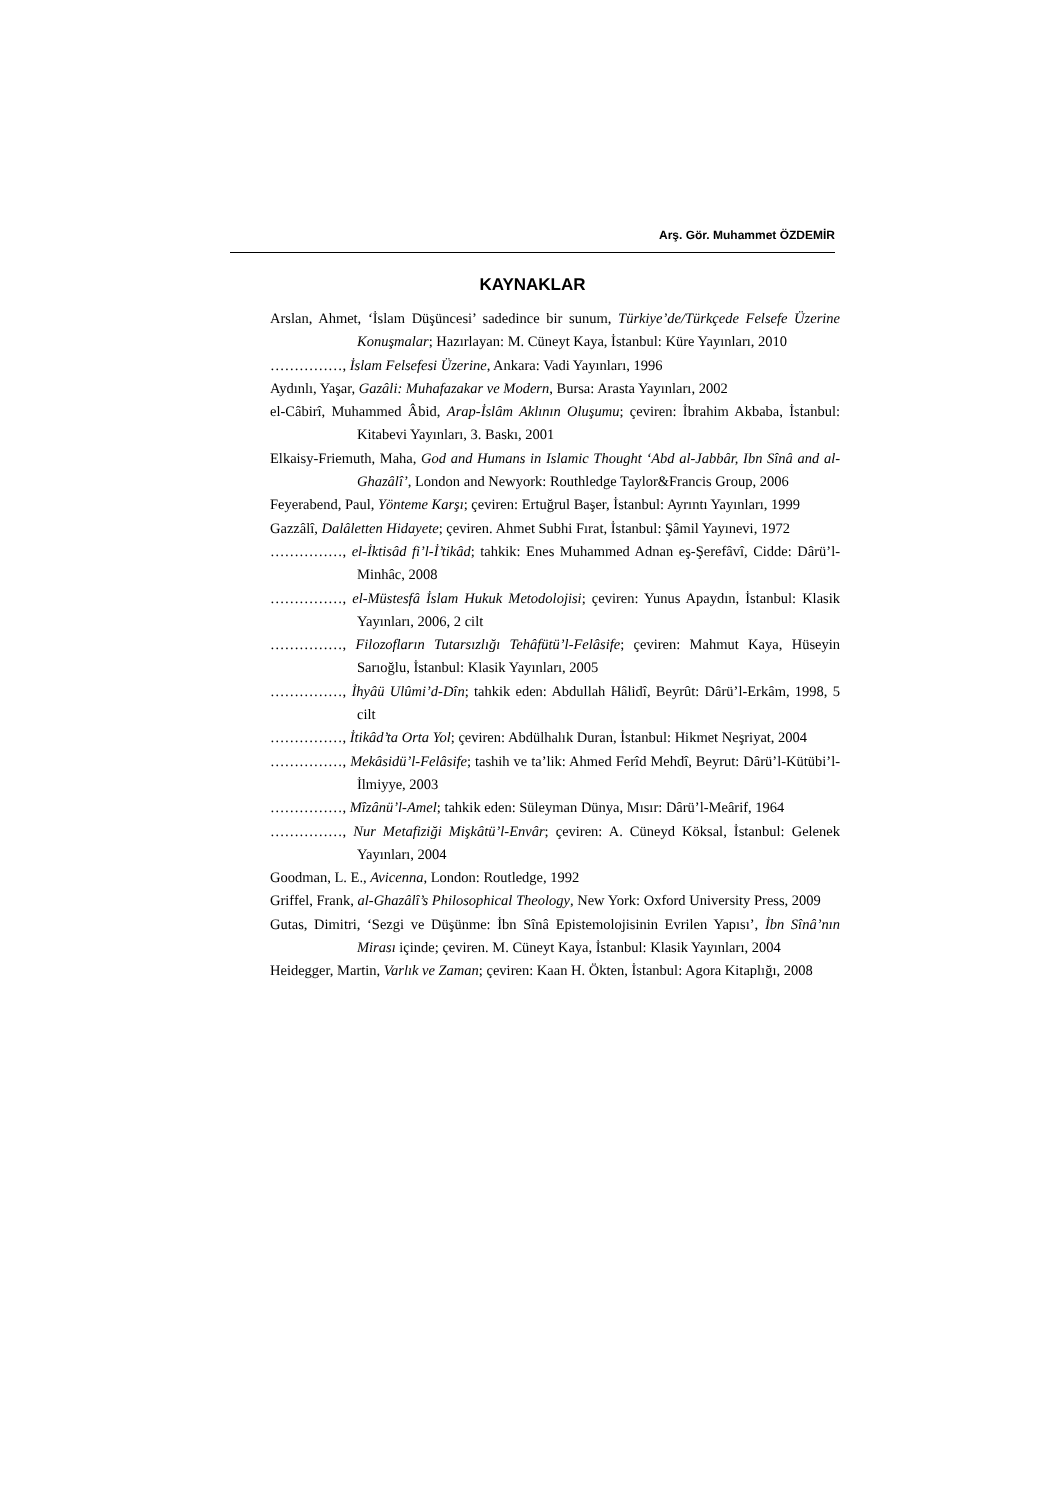Arş. Gör. Muhammet ÖZDEMİR
KAYNAKLAR
Arslan, Ahmet, ‘İslam Düşüncesi’ sadedince bir sunum, Türkiye’de/Türkçede Felsefe Üzerine Konuşmalar; Hazırlayan: M. Cüneyt Kaya, İstanbul: Küre Yayınları, 2010
……………, İslam Felsefesi Üzerine, Ankara: Vadi Yayınları, 1996
Aydınlı, Yaşar, Gazâli: Muhafazakar ve Modern, Bursa: Arasta Yayınları, 2002
el-Câbirî, Muhammed Âbid, Arap-İslâm Aklının Oluşumu; çeviren: İbrahim Akbaba, İstanbul: Kitabevi Yayınları, 3. Baskı, 2001
Elkaisy-Friemuth, Maha, God and Humans in Islamic Thought ‘Abd al-Jabbâr, Ibn Sînâ and al-Ghazâlî’, London and Newyork: Routhledge Taylor&Francis Group, 2006
Feyerabend, Paul, Yönteme Karşı; çeviren: Ertuğrul Başer, İstanbul: Ayrıntı Yayınları, 1999
Gazzâlî, Dalâletten Hidayete; çeviren. Ahmet Subhi Fırat, İstanbul: Şâmil Yayınevi, 1972
……………, el-İktisâd fi’l-İ’tikâd; tahkik: Enes Muhammed Adnan eş-Şerefâvî, Cidde: Dârü’l-Minhâc, 2008
……………, el-Müstesfâ İslam Hukuk Metodolojisi; çeviren: Yunus Apaydın, İstanbul: Klasik Yayınları, 2006, 2 cilt
……………, Filozofların Tutarsızlığı Tehâfütü’l-Felâsife; çeviren: Mahmut Kaya, Hüseyin Sarıoğlu, İstanbul: Klasik Yayınları, 2005
……………, İhyâü Ulûmi’d-Dîn; tahkik eden: Abdullah Hâlidî, Beyrût: Dârü’l-Erkâm, 1998, 5 cilt
……………, İtikâd’ta Orta Yol; çeviren: Abdülhalık Duran, İstanbul: Hikmet Neşriyat, 2004
……………, Mekâsidü’l-Felâsife; tashih ve ta’lik: Ahmed Ferîd Mehdî, Beyrut: Dârü’l-Kütübi’l-İlmiyye, 2003
……………, Mîzânü’l-Amel; tahkik eden: Süleyman Dünya, Mısır: Dârü’l-Meârif, 1964
……………, Nur Metafiziği Mişkâtü’l-Envâr; çeviren: A. Cüneyd Köksal, İstanbul: Gelenek Yayınları, 2004
Goodman, L. E., Avicenna, London: Routledge, 1992
Griffel, Frank, al-Ghazâlî’s Philosophical Theology, New York: Oxford University Press, 2009
Gutas, Dimitri, ‘Sezgi ve Düşünme: İbn Sînâ Epistemolojisinin Evrilen Yapısı’, İbn Sînâ’nın Mirası içinde; çeviren. M. Cüneyt Kaya, İstanbul: Klasik Yayınları, 2004
Heidegger, Martin, Varlık ve Zaman; çeviren: Kaan H. Ökten, İstanbul: Agora Kitaplığı, 2008